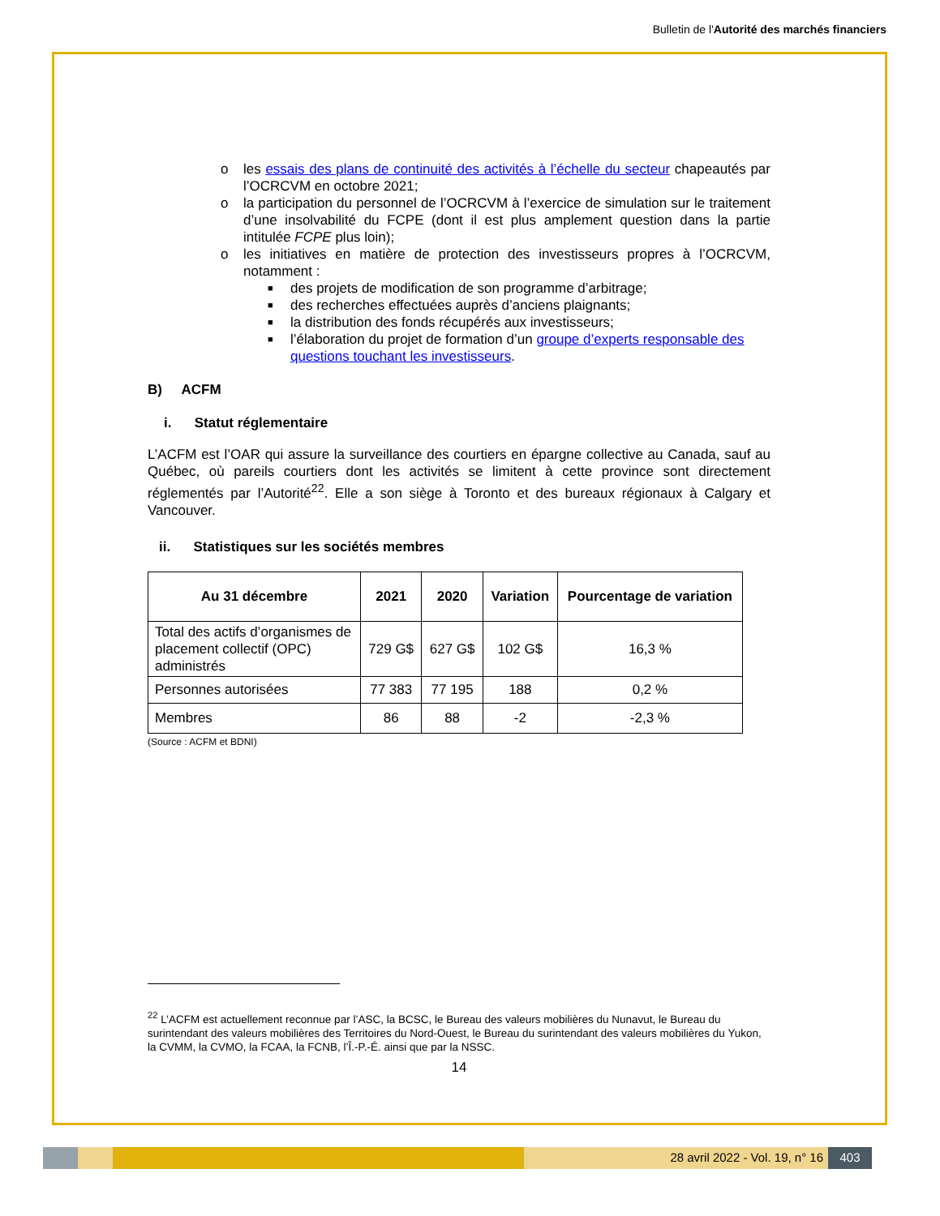Bulletin de l'Autorité des marchés financiers
o les essais des plans de continuité des activités à l’échelle du secteur chapeautés par l’OCRCVM en octobre 2021;
o la participation du personnel de l’OCRCVM à l’exercice de simulation sur le traitement d’une insolvabilité du FCPE (dont il est plus amplement question dans la partie intitulée FCPE plus loin);
o les initiatives en matière de protection des investisseurs propres à l’OCRCVM, notamment :
■ des projets de modification de son programme d’arbitrage;
■ des recherches effectuées auprès d’anciens plaignants;
■ la distribution des fonds récupérés aux investisseurs;
■ l’élaboration du projet de formation d’un groupe d’experts responsable des questions touchant les investisseurs.
B) ACFM
i. Statut réglementaire
L’ACFM est l’OAR qui assure la surveillance des courtiers en épargne collective au Canada, sauf au Québec, où pareils courtiers dont les activités se limitent à cette province sont directement réglementés par l’Autorité<sup>22</sup>. Elle a son siège à Toronto et des bureaux régionaux à Calgary et Vancouver.
ii. Statistiques sur les sociétés membres
| Au 31 décembre | 2021 | 2020 | Variation | Pourcentage de variation |
| --- | --- | --- | --- | --- |
| Total des actifs d’organismes de placement collectif (OPC) administrés | 729 G$ | 627 G$ | 102 G$ | 16,3 % |
| Personnes autorisées | 77 383 | 77 195 | 188 | 0,2 % |
| Membres | 86 | 88 | -2 | -2,3 % |
(Source : ACFM et BDNI)
<sup>22</sup> L’ACFM est actuellement reconnue par l’ASC, la BCSC, le Bureau des valeurs mobilières du Nunavut, le Bureau du surintendant des valeurs mobilières des Territoires du Nord-Ouest, le Bureau du surintendant des valeurs mobilières du Yukon, la CVMM, la CVMO, la FCAA, la FCNB, l’Î.-P.-É. ainsi que par la NSSC.
14
28 avril 2022 - Vol. 19, n° 16 403